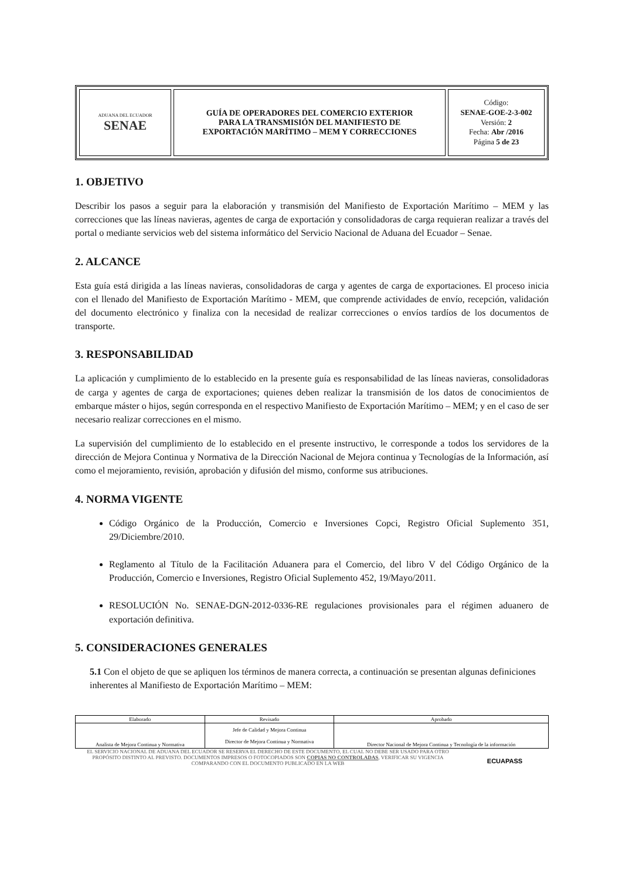| ADUANA DEL ECUADOR SENAE | GUÍA DE OPERADORES DEL COMERCIO EXTERIOR PARA LA TRANSMISIÓN DEL MANIFIESTO DE EXPORTACIÓN MARÍTIMO – MEM Y CORRECCIONES | Código: SENAE-GOE-2-3-002 Versión: 2 Fecha: Abr /2016 Página 5 de 23 |
1. OBJETIVO
Describir los pasos a seguir para la elaboración y transmisión del Manifiesto de Exportación Marítimo – MEM y las correcciones que las líneas navieras, agentes de carga de exportación y consolidadoras de carga requieran realizar a través del portal o mediante servicios web del sistema informático del Servicio Nacional de Aduana del Ecuador – Senae.
2. ALCANCE
Esta guía está dirigida a las líneas navieras, consolidadoras de carga y agentes de carga de exportaciones. El proceso inicia con el llenado del Manifiesto de Exportación Marítimo - MEM, que comprende actividades de envío, recepción, validación del documento electrónico y finaliza con la necesidad de realizar correcciones o envíos tardíos de los documentos de transporte.
3. RESPONSABILIDAD
La aplicación y cumplimiento de lo establecido en la presente guía es responsabilidad de las líneas navieras, consolidadoras de carga y agentes de carga de exportaciones; quienes deben realizar la transmisión de los datos de conocimientos de embarque máster o hijos, según corresponda en el respectivo Manifiesto de Exportación Marítimo – MEM; y en el caso de ser necesario realizar correcciones en el mismo.
La supervisión del cumplimiento de lo establecido en el presente instructivo, le corresponde a todos los servidores de la dirección de Mejora Continua y Normativa de la Dirección Nacional de Mejora continua y Tecnologías de la Información, así como el mejoramiento, revisión, aprobación y difusión del mismo, conforme sus atribuciones.
4. NORMA VIGENTE
Código Orgánico de la Producción, Comercio e Inversiones Copci, Registro Oficial Suplemento 351, 29/Diciembre/2010.
Reglamento al Título de la Facilitación Aduanera para el Comercio, del libro V del Código Orgánico de la Producción, Comercio e Inversiones, Registro Oficial Suplemento 452, 19/Mayo/2011.
RESOLUCIÓN No. SENAE-DGN-2012-0336-RE regulaciones provisionales para el régimen aduanero de exportación definitiva.
5. CONSIDERACIONES GENERALES
5.1 Con el objeto de que se apliquen los términos de manera correcta, a continuación se presentan algunas definiciones inherentes al Manifiesto de Exportación Marítimo – MEM:
| Elaborado | Revisado | Aprobado |
| Analista de Mejora Continua y Normativa | Jefe de Calidad y Mejora Continua Director de Mejora Continua y Normativa | Director Nacional de Mejora Continua y Tecnología de la información |
EL SERVICIO NACIONAL DE ADUANA DEL ECUADOR SE RESERVA EL DERECHO DE ESTE DOCUMENTO, EL CUAL NO DEBE SER USADO PARA OTRO PROPÓSITO DISTINTO AL PREVISTO. DOCUMENTOS IMPRESOS O FOTOCOPIADOS SON COPIAS NO CONTROLADAS, VERIFICAR SU VIGENCIA COMPARANDO CON EL DOCUMENTO PUBLICADO EN LA WEB
ECUAPASS